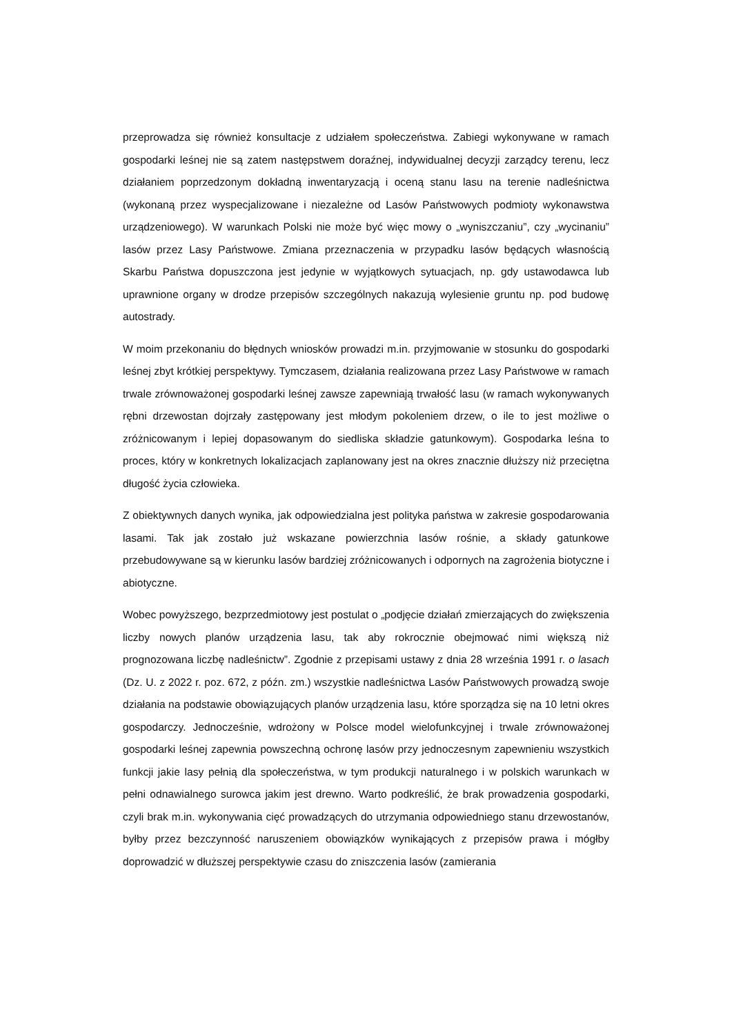przeprowadza się również konsultacje z udziałem społeczeństwa. Zabiegi wykonywane w ramach gospodarki leśnej nie są zatem następstwem doraźnej, indywidualnej decyzji zarządcy terenu, lecz działaniem poprzedzonym dokładną inwentaryzacją i oceną stanu lasu na terenie nadleśnictwa (wykonaną przez wyspecjalizowane i niezależne od Lasów Państwowych podmioty wykonawstwa urządzeniowego). W warunkach Polski nie może być więc mowy o „wyniszczaniu”, czy „wycinaniu” lasów przez Lasy Państwowe. Zmiana przeznaczenia w przypadku lasów będących własnością Skarbu Państwa dopuszczona jest jedynie w wyjątkowych sytuacjach, np. gdy ustawodawca lub uprawnione organy w drodze przepisów szczególnych nakazują wylesienie gruntu np. pod budowę autostrady.
W moim przekonaniu do błędnych wniosków prowadzi m.in. przyjmowanie w stosunku do gospodarki leśnej zbyt krótkiej perspektywy. Tymczasem, działania realizowana przez Lasy Państwowe w ramach trwale zrównoważonej gospodarki leśnej zawsze zapewniają trwałość lasu (w ramach wykonywanych rębni drzewostan dojrzały zastępowany jest młodym pokoleniem drzew, o ile to jest możliwe o zróżnicowanym i lepiej dopasowanym do siedliska składzie gatunkowym). Gospodarka leśna to proces, który w konkretnych lokalizacjach zaplanowany jest na okres znacznie dłuższy niż przeciętna długość życia człowieka.
Z obiektywnych danych wynika, jak odpowiedzialna jest polityka państwa w zakresie gospodarowania lasami. Tak jak zostało już wskazane powierzchnia lasów rośnie, a składy gatunkowe przebudowywane są w kierunku lasów bardziej zróżnicowanych i odpornych na zagrożenia biotyczne i abiotyczne.
Wobec powyższego, bezprzedmiotowy jest postulat o „podjęcie działań zmierzających do zwiększenia liczby nowych planów urządzenia lasu, tak aby rokrocznie obejmować nimi większą niż prognozowana liczbę nadleśnictw”. Zgodnie z przepisami ustawy z dnia 28 września 1991 r. o lasach (Dz. U. z 2022 r. poz. 672, z późn. zm.) wszystkie nadleśnictwa Lasów Państwowych prowadzą swoje działania na podstawie obowiązujących planów urządzenia lasu, które sporządza się na 10 letni okres gospodarczy. Jednocześnie, wdrożony w Polsce model wielofunkcyjnej i trwale zrównoważonej gospodarki leśnej zapewnia powszechną ochronę lasów przy jednoczesnym zapewnieniu wszystkich funkcji jakie lasy pełnią dla społeczeństwa, w tym produkcji naturalnego i w polskich warunkach w pełni odnawialnego surowca jakim jest drewno. Warto podkreślić, że brak prowadzenia gospodarki, czyli brak m.in. wykonywania cięć prowadzących do utrzymania odpowiedniego stanu drzewostanów, byłby przez bezczynność naruszeniem obowiązków wynikających z przepisów prawa i mógłby doprowadzić w dłuższej perspektywie czasu do zniszczenia lasów (zamierania